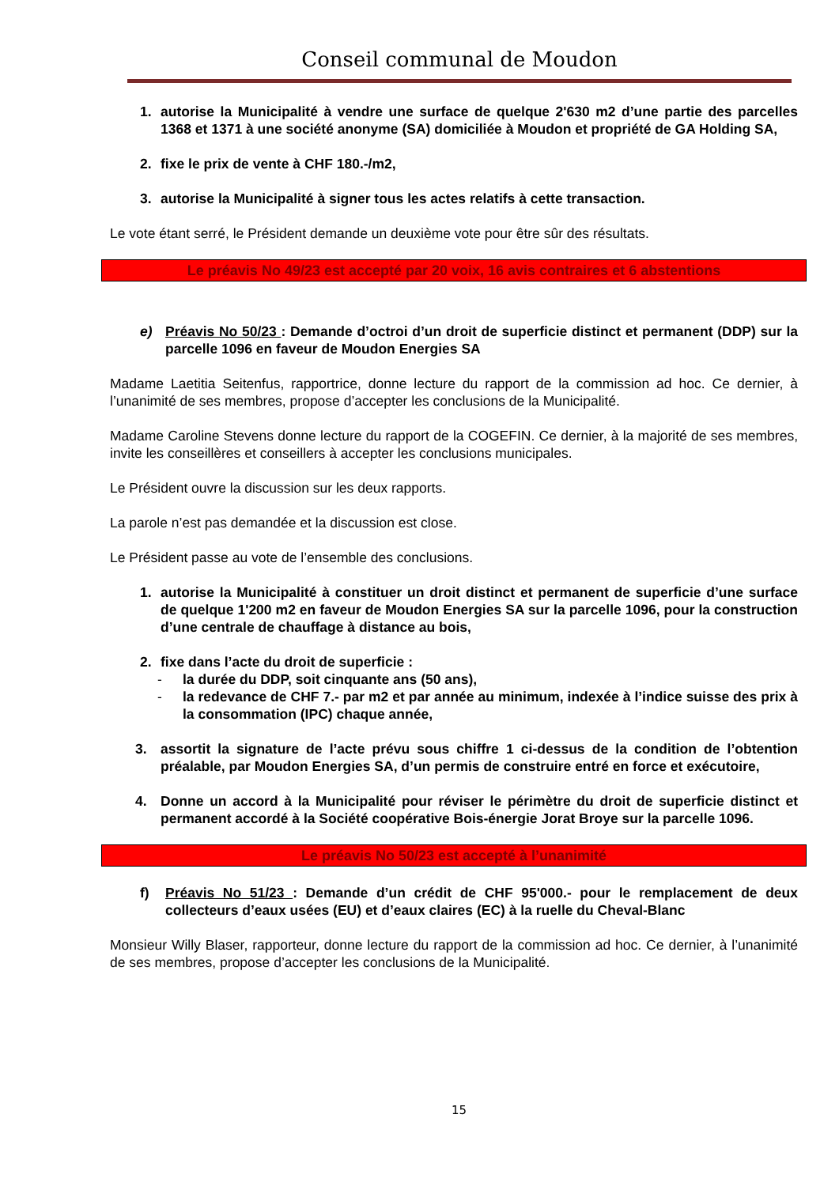Conseil communal de Moudon
1. autorise la Municipalité à vendre une surface de quelque 2'630 m2 d’une partie des parcelles 1368 et 1371 à une société anonyme (SA) domiciliée à Moudon et propriété de GA Holding SA,
2. fixe le prix de vente à CHF 180.-/m2,
3. autorise la Municipalité à signer tous les actes relatifs à cette transaction.
Le vote étant serré, le Président demande un deuxième vote pour être sûr des résultats.
Le préavis No 49/23 est accepté par 20 voix, 16 avis contraires et 6 abstentions
e) Préavis No 50/23 : Demande d’octroi d’un droit de superficie distinct et permanent (DDP) sur la parcelle 1096 en faveur de Moudon Energies SA
Madame Laetitia Seitenfus, rapportrice, donne lecture du rapport de la commission ad hoc. Ce dernier, à l’unanimité de ses membres, propose d’accepter les conclusions de la Municipalité.
Madame Caroline Stevens donne lecture du rapport de la COGEFIN. Ce dernier, à la majorité de ses membres, invite les conseillères et conseillers à accepter les conclusions municipales.
Le Président ouvre la discussion sur les deux rapports.
La parole n’est pas demandée et la discussion est close.
Le Président passe au vote de l’ensemble des conclusions.
1. autorise la Municipalité à constituer un droit distinct et permanent de superficie d’une surface de quelque 1'200 m2 en faveur de Moudon Energies SA sur la parcelle 1096, pour la construction d’une centrale de chauffage à distance au bois,
2. fixe dans l’acte du droit de superficie :
- la durée du DDP, soit cinquante ans (50 ans),
- la redevance de CHF 7.- par m2 et par année au minimum, indexée à l’indice suisse des prix à la consommation (IPC) chaque année,
3. assortit la signature de l’acte prévu sous chiffre 1 ci-dessus de la condition de l’obtention préalable, par Moudon Energies SA, d’un permis de construire entré en force et exécutoire,
4. Donne un accord à la Municipalité pour réviser le périmètre du droit de superficie distinct et permanent accordé à la Société coopérative Bois-énergie Jorat Broye sur la parcelle 1096.
Le préavis No 50/23 est accepté à l’unanimité
f) Préavis No 51/23 : Demande d’un crédit de CHF 95'000.- pour le remplacement de deux collecteurs d’eaux usées (EU) et d’eaux claires (EC) à la ruelle du Cheval-Blanc
Monsieur Willy Blaser, rapporteur, donne lecture du rapport de la commission ad hoc. Ce dernier, à l’unanimité de ses membres, propose d’accepter les conclusions de la Municipalité.
15